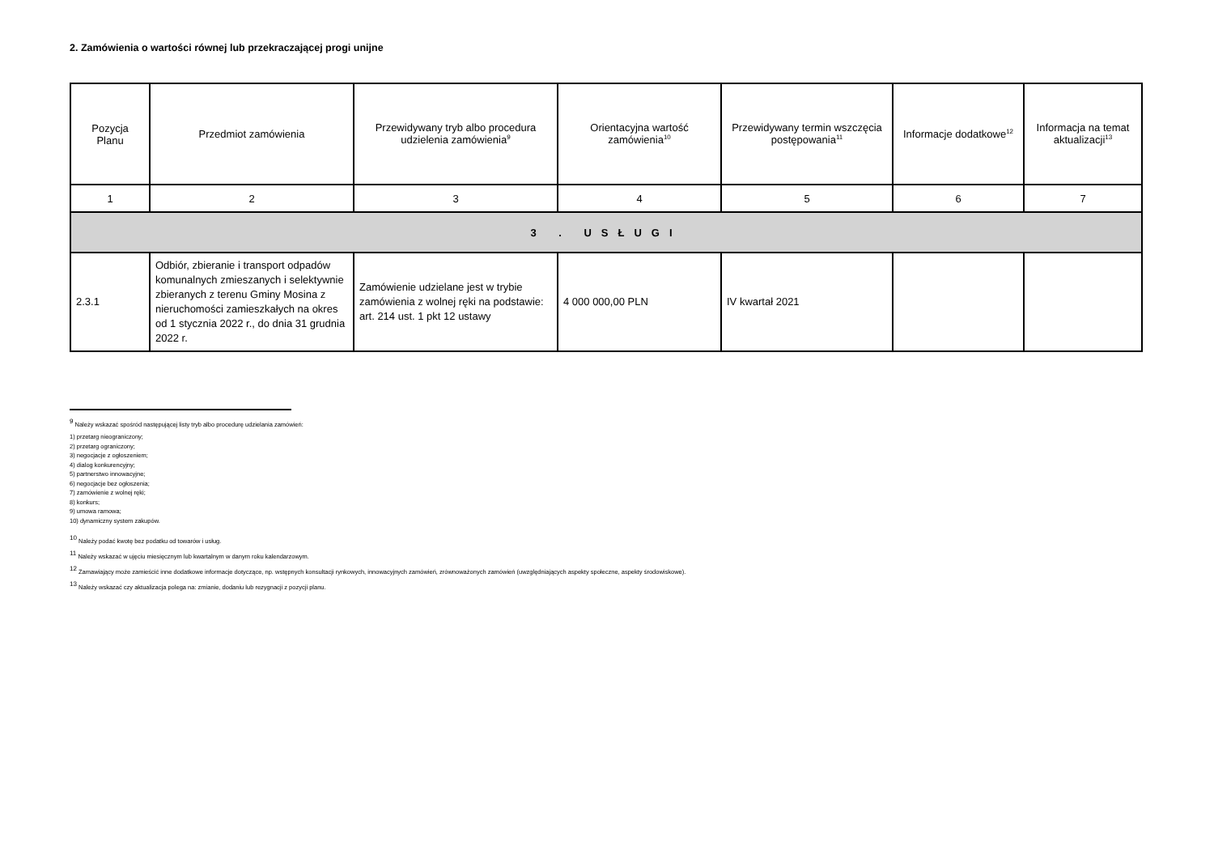2. Zamówienia o wartości równej lub przekraczającej progi unijne
| Pozycja Planu | Przedmiot zamówienia | Przewidywany tryb albo procedura udzielenia zamówienia<sup>9</sup> | Orientacyjna wartość zamówienia<sup>10</sup> | Przewidywany termin wszczęcia postępowania<sup>11</sup> | Informacje dodatkowe<sup>12</sup> | Informacja na temat aktualizacji<sup>13</sup> |
| --- | --- | --- | --- | --- | --- | --- |
| 1 | 2 | 3 | 4 | 5 | 6 | 7 |
| 3 . USŁUGI | | | | | | |
| 2.3.1 | Odbiór, zbieranie i transport odpadów komunalnych zmieszanych i selektywnie zbieranych z terenu Gminy Mosina z nieruchomości zamieszkałych na okres od 1 stycznia 2022 r., do dnia 31 grudnia 2022 r. | Zamówienie udzielane jest w trybie zamówienia z wolnej ręki na podstawie: art. 214 ust. 1 pkt 12 ustawy | 4 000 000,00 PLN | IV kwartał 2021 | | |
<sup>9</sup> Należy wskazać spośród następującej listy tryb albo procedurę udzielania zamówień:
1) przetarg nieograniczony;
2) przetarg ograniczony;
3) negocjacje z ogłoszeniem;
4) dialog konkurencyjny;
5) partnerstwo innowacyjne;
6) negocjacje bez ogłoszenia;
7) zamówienie z wolnej ręki;
8) konkurs;
9) umowa ramowa;
10) dynamiczny system zakupów.
<sup>10</sup> Należy podać kwotę bez podatku od towarów i usług.
<sup>11</sup> Należy wskazać w ujęciu miesięcznym lub kwartalnym w danym roku kalendarzowym.
<sup>12</sup> Zamawiający może zamieścić inne dodatkowe informacje dotyczące, np. wstępnych konsultacji rynkowych, innowacyjnych zamówień, zrównoważonych zamówień (uwzględniających aspekty społeczne, aspekty środowiskowe).
<sup>13</sup> Należy wskazać czy aktualizacja polega na: zmianie, dodaniu lub rezygnacji z pozycji planu.